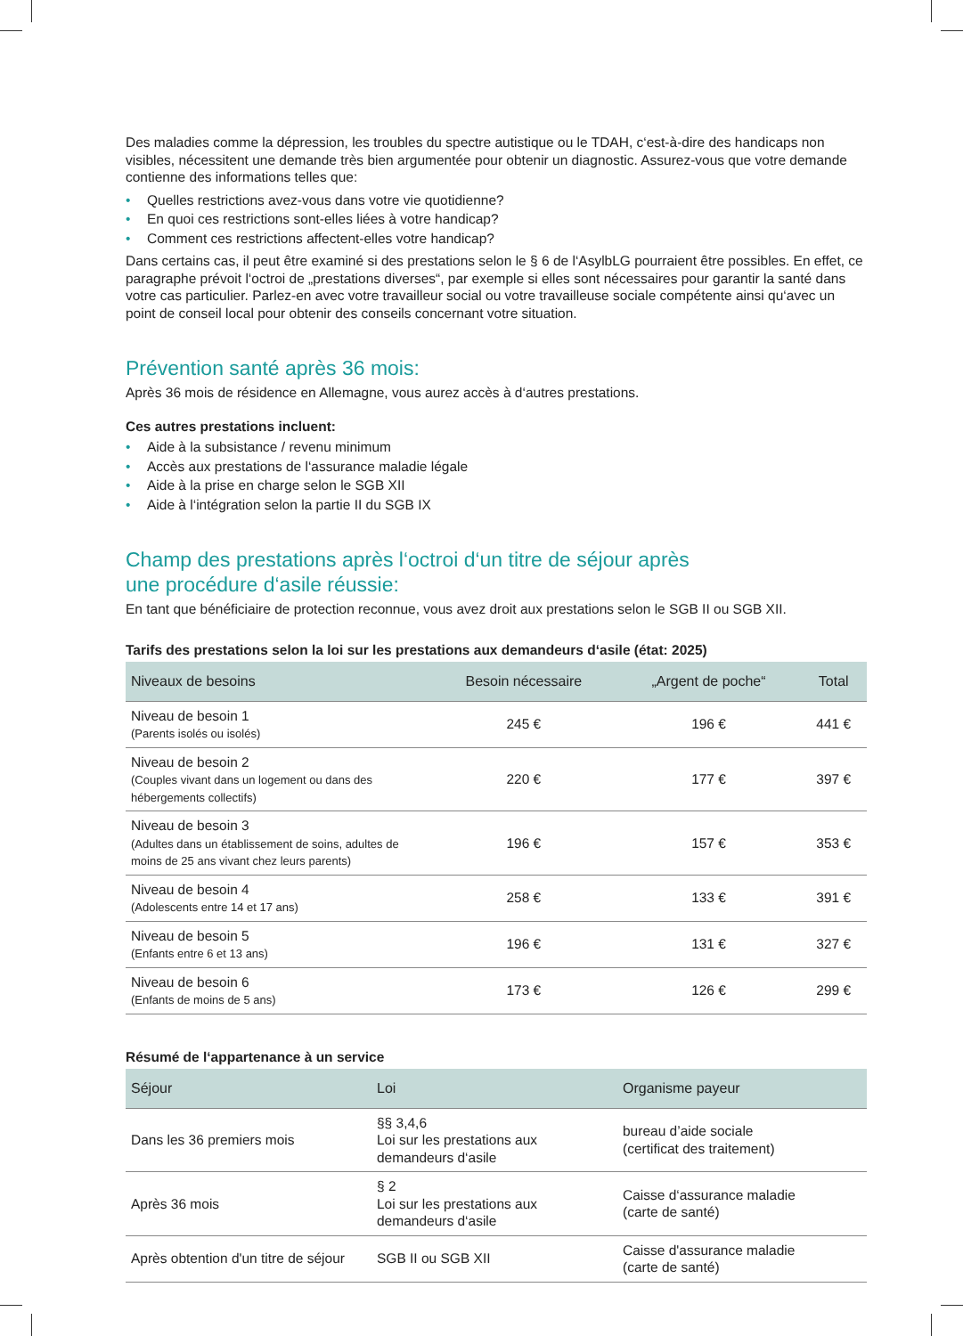Des maladies comme la dépression, les troubles du spectre autistique ou le TDAH, c‘est-à-dire des handicaps non visibles, nécessitent une demande très bien argumentée pour obtenir un diagnostic. Assurez-vous que votre demande contienne des informations telles que:
• Quelles restrictions avez-vous dans votre vie quotidienne?
• En quoi ces restrictions sont-elles liées à votre handicap?
• Comment ces restrictions affectent-elles votre handicap?
Dans certains cas, il peut être examiné si des prestations selon le § 6 de l‘AsylbLG pourraient être possibles. En effet, ce paragraphe prévoit l‘octroi de „prestations diverses“, par exemple si elles sont nécessaires pour garantir la santé dans votre cas particulier. Parlez-en avec votre travailleur social ou votre travailleuse sociale compétente ainsi qu‘avec un point de conseil local pour obtenir des conseils concernant votre situation.
Prévention santé après 36 mois:
Après 36 mois de résidence en Allemagne, vous aurez accès à d‘autres prestations.
Ces autres prestations incluent:
• Aide à la subsistance / revenu minimum
• Accès aux prestations de l‘assurance maladie légale
• Aide à la prise en charge selon le SGB XII
• Aide à l‘intégration selon la partie II du SGB IX
Champ des prestations après l‘octroi d‘un titre de séjour après
une procédure d‘asile réussie:
En tant que bénéficiaire de protection reconnue, vous avez droit aux prestations selon le SGB II ou SGB XII.
Tarifs des prestations selon la loi sur les prestations aux demandeurs d‘asile (état: 2025)
| Niveaux de besoins | Besoin nécessaire | „Argent de poche“ | Total |
| --- | --- | --- | --- |
| Niveau de besoin 1 (Parents isolés ou isolés) | 245 € | 196 € | 441 € |
| Niveau de besoin 2 (Couples vivant dans un logement ou dans des hébergements collectifs) | 220 € | 177 € | 397 € |
| Niveau de besoin 3 (Adultes dans un établissement de soins, adultes de moins de 25 ans vivant chez leurs parents) | 196 € | 157 € | 353 € |
| Niveau de besoin 4 (Adolescents entre 14 et 17 ans) | 258 € | 133 € | 391 € |
| Niveau de besoin 5 (Enfants entre 6 et 13 ans) | 196 € | 131 € | 327 € |
| Niveau de besoin 6 (Enfants de moins de 5 ans) | 173 € | 126 € | 299 € |
Résumé de l‘appartenance à un service
| Séjour | Loi | Organisme payeur |
| --- | --- | --- |
| Dans les 36 premiers mois | §§ 3,4,6 Loi sur les prestations aux demandeurs d‘asile | bureau d’aide sociale (certificat des traitement) |
| Après 36 mois | § 2 Loi sur les prestations aux demandeurs d‘asile | Caisse d‘assurance maladie (carte de santé) |
| Après obtention d'un titre de séjour | SGB II ou SGB XII | Caisse d'assurance maladie (carte de santé) |